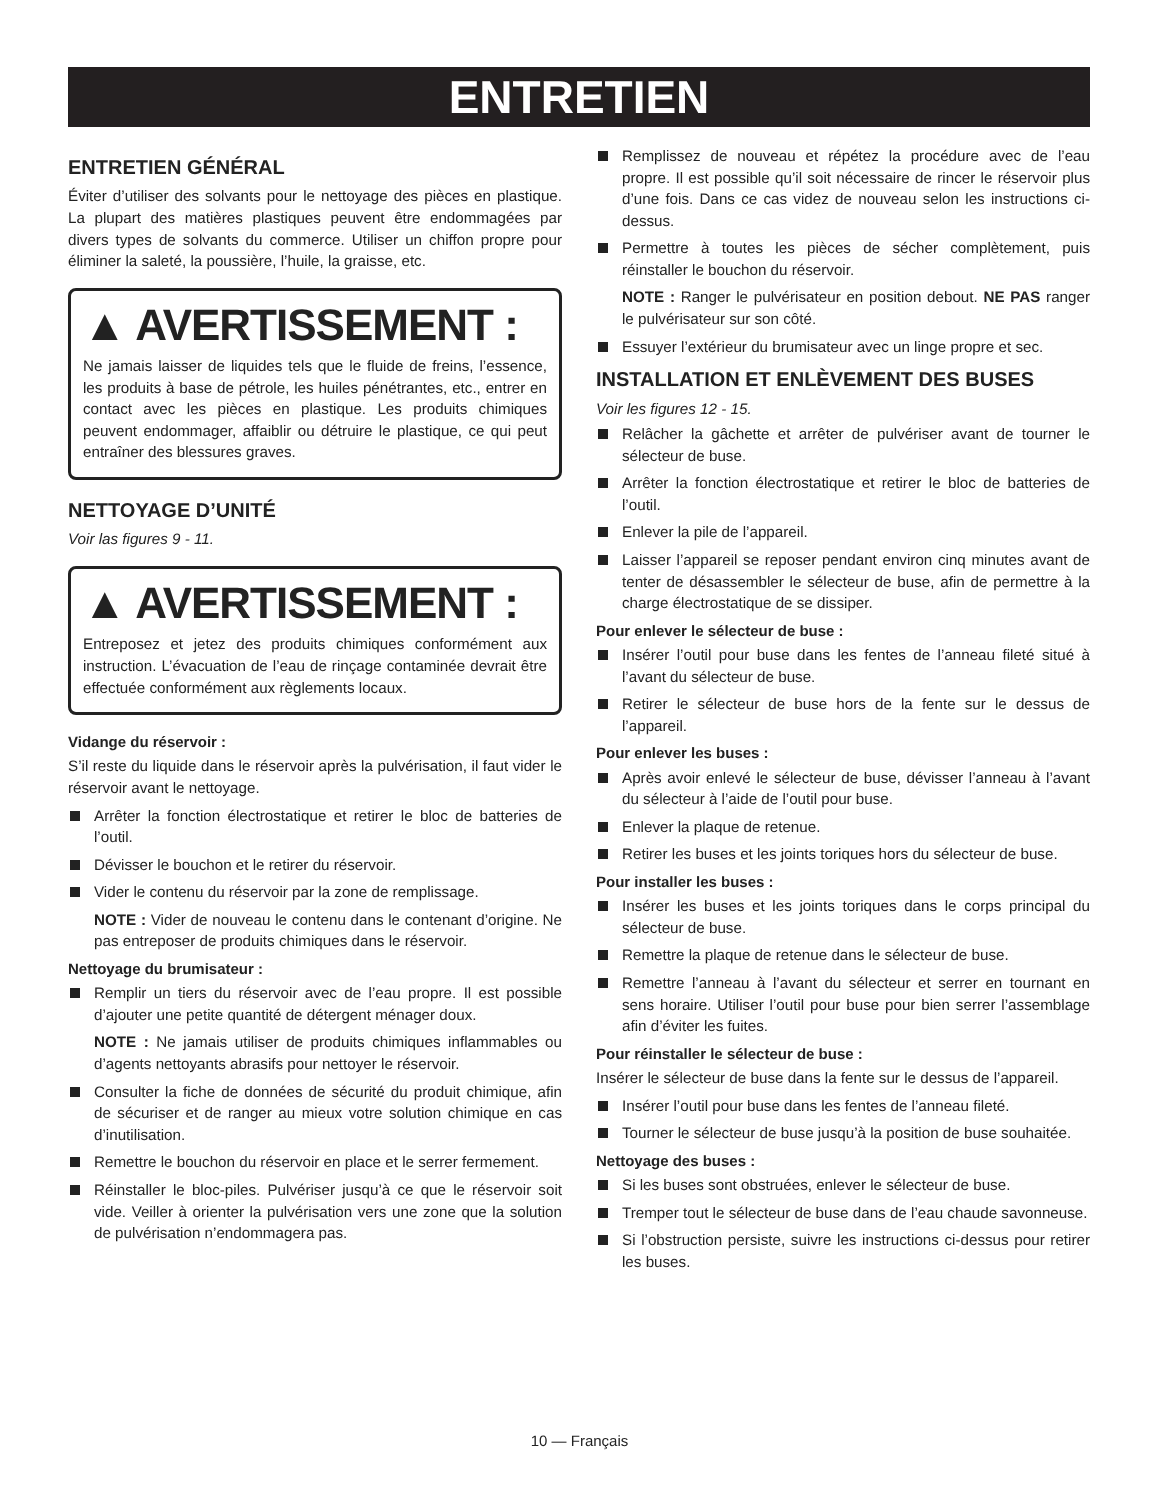ENTRETIEN
ENTRETIEN GÉNÉRAL
Éviter d’utiliser des solvants pour le nettoyage des pièces en plastique. La plupart des matières plastiques peuvent être endommagées par divers types de solvants du commerce. Utiliser un chiffon propre pour éliminer la saleté, la poussière, l’huile, la graisse, etc.
▲ AVERTISSEMENT :
Ne jamais laisser de liquides tels que le fluide de freins, l’essence, les produits à base de pétrole, les huiles pénétrantes, etc., entrer en contact avec les pièces en plastique. Les produits chimiques peuvent endommager, affaiblir ou détruire le plastique, ce qui peut entraîner des blessures graves.
NETTOYAGE D’UNITÉ
Voir las figures 9 - 11.
▲ AVERTISSEMENT :
Entreposez et jetez des produits chimiques conformément aux instruction. L’évacuation de l’eau de rinçage contaminée devrait être effectuée conformément aux règlements locaux.
Vidange du réservoir :
S’il reste du liquide dans le réservoir après la pulvérisation, il faut vider le réservoir avant le nettoyage.
Arrêter la fonction électrostatique et retirer le bloc de batteries de l’outil.
Dévisser le bouchon et le retirer du réservoir.
Vider le contenu du réservoir par la zone de remplissage.
NOTE : Vider de nouveau le contenu dans le contenant d’origine. Ne pas entreposer de produits chimiques dans le réservoir.
Nettoyage du brumisateur :
Remplir un tiers du réservoir avec de l’eau propre. Il est possible d’ajouter une petite quantité de détergent ménager doux.
NOTE : Ne jamais utiliser de produits chimiques inflammables ou d’agents nettoyants abrasifs pour nettoyer le réservoir.
Consulter la fiche de données de sécurité du produit chimique, afin de sécuriser et de ranger au mieux votre solution chimique en cas d’inutilisation.
Remettre le bouchon du réservoir en place et le serrer fermement.
Réinstaller le bloc-piles. Pulvériser jusqu’à ce que le réservoir soit vide. Veiller à orienter la pulvérisation vers une zone que la solution de pulvérisation n’endommagera pas.
Remplissez de nouveau et répétez la procédure avec de l’eau propre. Il est possible qu’il soit nécessaire de rincer le réservoir plus d’une fois. Dans ce cas videz de nouveau selon les instructions ci-dessus.
Permettre à toutes les pièces de sécher complètement, puis réinstaller le bouchon du réservoir.
NOTE : Ranger le pulvérisateur en position debout. NE PAS ranger le pulvérisateur sur son côté.
Essuyer l’extérieur du brumisateur avec un linge propre et sec.
INSTALLATION ET ENLÈVEMENT DES BUSES
Voir les figures 12 - 15.
Relâcher la gâchette et arrêter de pulvériser avant de tourner le sélecteur de buse.
Arrêter la fonction électrostatique et retirer le bloc de batteries de l’outil.
Enlever la pile de l’appareil.
Laisser l’appareil se reposer pendant environ cinq minutes avant de tenter de désassembler le sélecteur de buse, afin de permettre à la charge électrostatique de se dissiper.
Pour enlever le sélecteur de buse :
Insérer l’outil pour buse dans les fentes de l’anneau fileté situé à l’avant du sélecteur de buse.
Retirer le sélecteur de buse hors de la fente sur le dessus de l’appareil.
Pour enlever les buses :
Après avoir enlevé le sélecteur de buse, dévisser l’anneau à l’avant du sélecteur à l’aide de l’outil pour buse.
Enlever la plaque de retenue.
Retirer les buses et les joints toriques hors du sélecteur de buse.
Pour installer les buses :
Insérer les buses et les joints toriques dans le corps principal du sélecteur de buse.
Remettre la plaque de retenue dans le sélecteur de buse.
Remettre l’anneau à l’avant du sélecteur et serrer en tournant en sens horaire. Utiliser l’outil pour buse pour bien serrer l’assemblage afin d’éviter les fuites.
Pour réinstaller le sélecteur de buse :
Insérer le sélecteur de buse dans la fente sur le dessus de l’appareil.
Insérer l’outil pour buse dans les fentes de l’anneau fileté.
Tourner le sélecteur de buse jusqu’à la position de buse souhaitée.
Nettoyage des buses :
Si les buses sont obstruées, enlever le sélecteur de buse.
Tremper tout le sélecteur de buse dans de l’eau chaude savonneuse.
Si l’obstruction persiste, suivre les instructions ci-dessus pour retirer les buses.
10 — Français